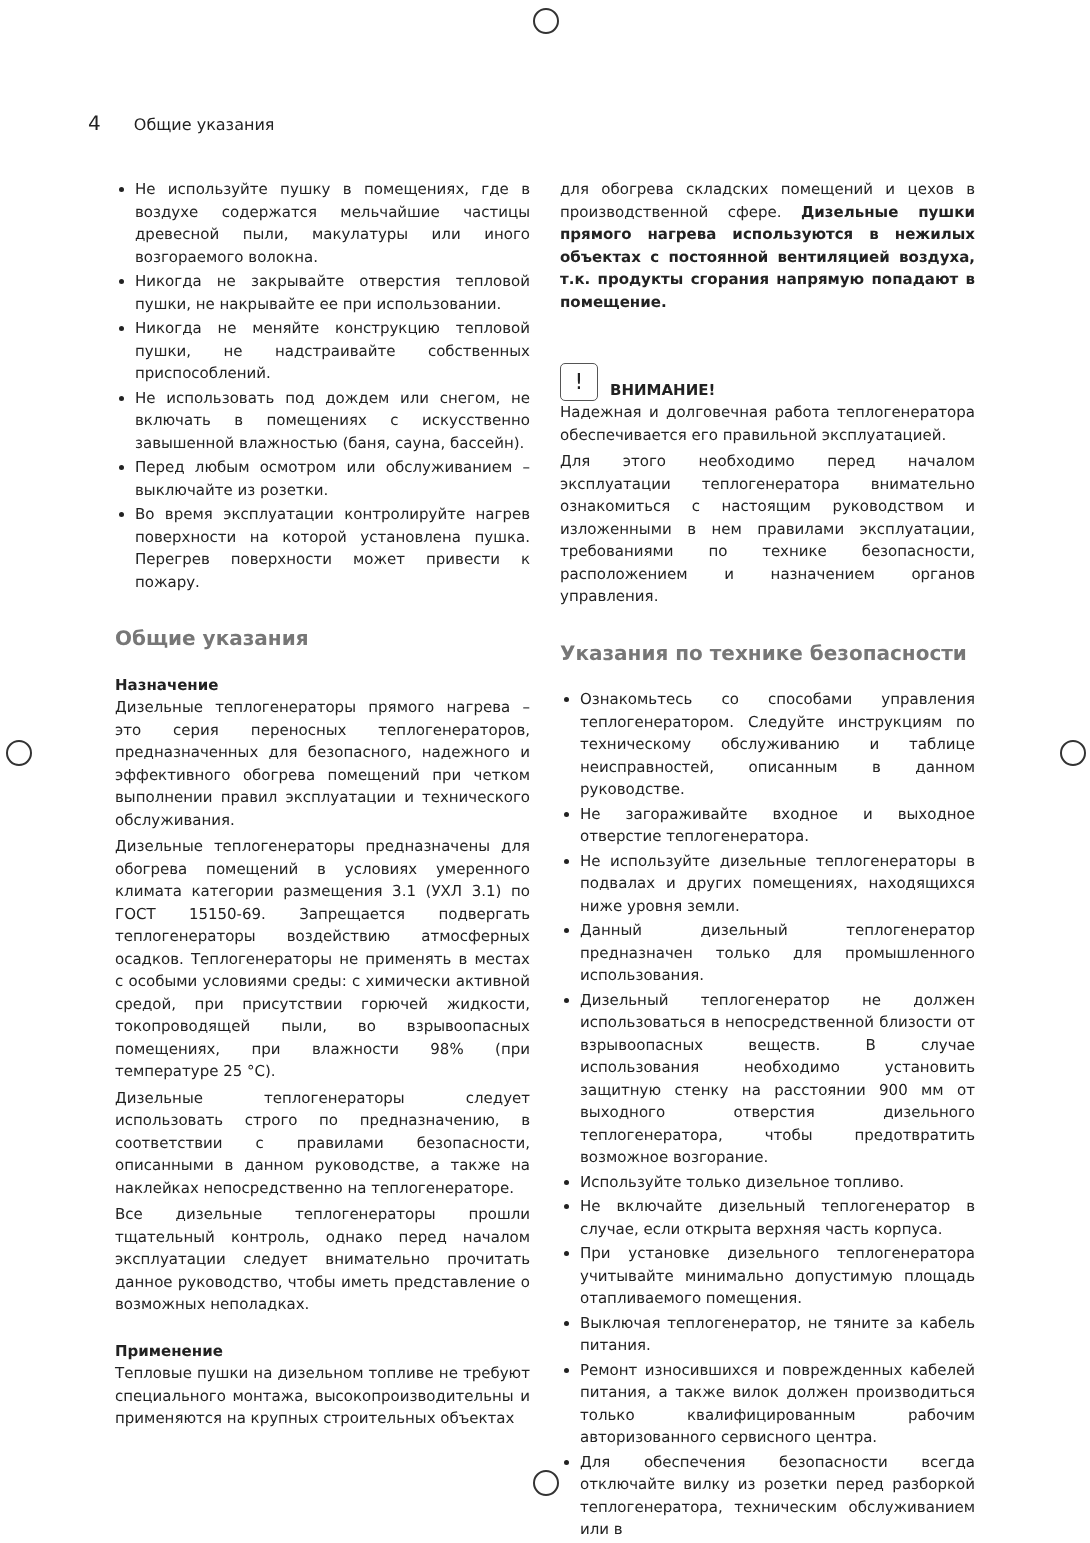4 Общие указания
Не используйте пушку в помещениях, где в воздухе содержатся мельчайшие частицы древесной пыли, макулатуры или иного возгораемого волокна.
Никогда не закрывайте отверстия тепловой пушки, не накрывайте ее при использовании.
Никогда не меняйте конструкцию тепловой пушки, не надстраивайте собственных приспособлений.
Не использовать под дождем или снегом, не включать в помещениях с искусственно завышенной влажностью (баня, сауна, бассейн).
Перед любым осмотром или обслуживанием – выключайте из розетки.
Во время эксплуатации контролируйте нагрев поверхности на которой установлена пушка. Перегрев поверхности может привести к пожару.
Общие указания
Назначение
Дизельные теплогенераторы прямого нагрева – это серия переносных теплогенераторов, предназначенных для безопасного, надежного и эффективного обогрева помещений при четком выполнении правил эксплуатации и технического обслуживания.
Дизельные теплогенераторы предназначены для обогрева помещений в условиях умеренного климата категории размещения 3.1 (УХЛ 3.1) по ГОСТ 15150-69. Запрещается подвергать теплогенераторы воздействию атмосферных осадков. Теплогенераторы не применять в местах с особыми условиями среды: с химически активной средой, при присутствии горючей жидкости, токопроводящей пыли, во взрывоопасных помещениях, при влажности 98% (при температуре 25 °С).
Дизельные теплогенераторы следует использовать строго по предназначению, в соответствии с правилами безопасности, описанными в данном руководстве, а также на наклейках непосредственно на теплогенераторе.
Все дизельные теплогенераторы прошли тщательный контроль, однако перед началом эксплуатации следует внимательно прочитать данное руководство, чтобы иметь представление о возможных неполадках.
Применение
Тепловые пушки на дизельном топливе не требуют специального монтажа, высокопроизводительны и применяются на крупных строительных объектах
для обогрева складских помещений и цехов в производственной сфере. Дизельные пушки прямого нагрева используются в нежилых объектах с постоянной вентиляцией воздуха, т.к. продукты сгорания напрямую попадают в помещение.
!
ВНИМАНИЕ!
Надежная и долговечная работа теплогенератора обеспечивается его правильной эксплуатацией.
Для этого необходимо перед началом эксплуатации теплогенератора внимательно ознакомиться с настоящим руководством и изложенными в нем правилами эксплуатации, требованиями по технике безопасности, расположением и назначением органов управления.
Указания по технике безопасности
Ознакомьтесь со способами управления теплогенератором. Следуйте инструкциям по техническому обслуживанию и таблице неисправностей, описанным в данном руководстве.
Не загораживайте входное и выходное отверстие теплогенератора.
Не используйте дизельные теплогенераторы в подвалах и других помещениях, находящихся ниже уровня земли.
Данный дизельный теплогенератор предназначен только для промышленного использования.
Дизельный теплогенератор не должен использоваться в непосредственной близости от взрывоопасных веществ. В случае использования необходимо установить защитную стенку на расстоянии 900 мм от выходного отверстия дизельного теплогенератора, чтобы предотвратить возможное возгорание.
Используйте только дизельное топливо.
Не включайте дизельный теплогенератор в случае, если открыта верхняя часть корпуса.
При установке дизельного теплогенератора учитывайте минимально допустимую площадь отапливаемого помещения.
Выключая теплогенератор, не тяните за кабель питания.
Ремонт износившихся и поврежденных кабелей питания, а также вилок должен производиться только квалифицированным рабочим авторизованного сервисного центра.
Для обеспечения безопасности всегда отключайте вилку из розетки перед разборкой теплогенератора, техническим обслуживанием или в